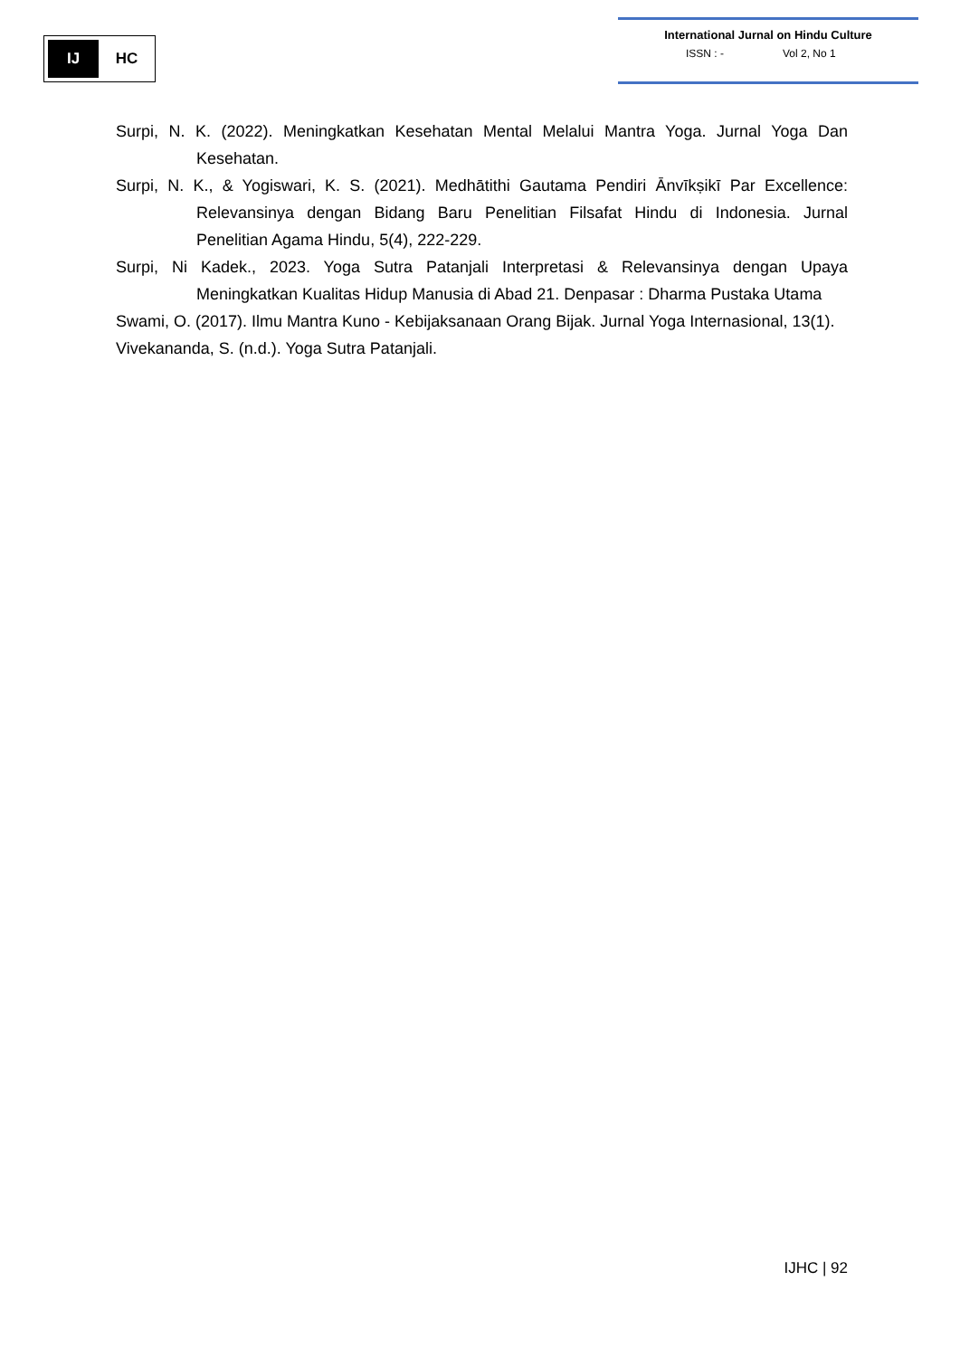IJ
HC
International Jurnal on Hindu Culture
ISSN : - Vol 2, No 1
Surpi, N. K. (2022). Meningkatkan Kesehatan Mental Melalui Mantra Yoga. Jurnal Yoga Dan Kesehatan.
Surpi, N. K., & Yogiswari, K. S. (2021). Medhātithi Gautama Pendiri Ānvīkṣikī Par Excellence: Relevansinya dengan Bidang Baru Penelitian Filsafat Hindu di Indonesia. Jurnal Penelitian Agama Hindu, 5(4), 222-229.
Surpi, Ni Kadek., 2023. Yoga Sutra Patanjali Interpretasi & Relevansinya dengan Upaya Meningkatkan Kualitas Hidup Manusia di Abad 21. Denpasar : Dharma Pustaka Utama
Swami, O. (2017). Ilmu Mantra Kuno - Kebijaksanaan Orang Bijak. Jurnal Yoga Internasional, 13(1).
Vivekananda, S. (n.d.). Yoga Sutra Patanjali.
IJHC | 92